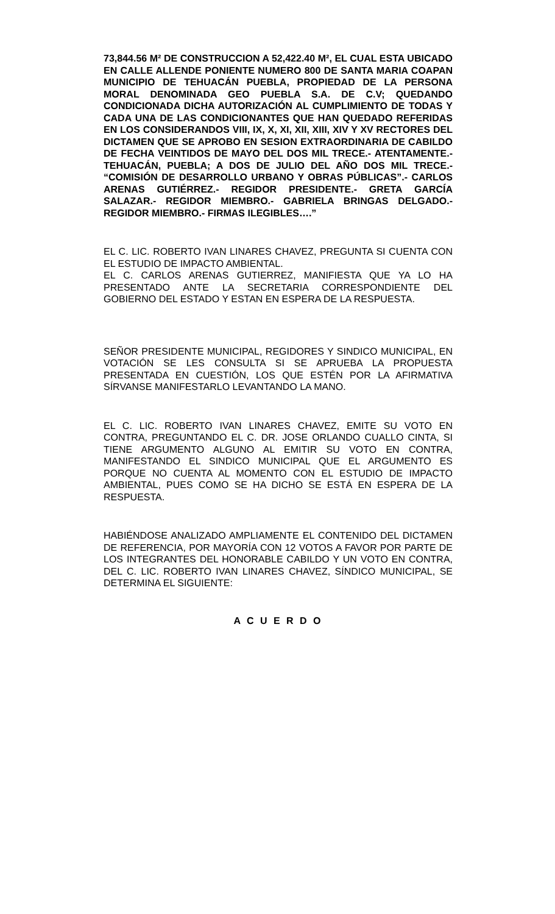73,844.56 M² DE CONSTRUCCION A 52,422.40 M², EL CUAL ESTA UBICADO EN CALLE ALLENDE PONIENTE NUMERO 800 DE SANTA MARIA COAPAN MUNICIPIO DE TEHUACÁN PUEBLA, PROPIEDAD DE LA PERSONA MORAL DENOMINADA GEO PUEBLA S.A. DE C.V; QUEDANDO CONDICIONADA DICHA AUTORIZACIÓN AL CUMPLIMIENTO DE TODAS Y CADA UNA DE LAS CONDICIONANTES QUE HAN QUEDADO REFERIDAS EN LOS CONSIDERANDOS VIII, IX, X, XI, XII, XIII, XIV Y XV RECTORES DEL DICTAMEN QUE SE APROBO EN SESION EXTRAORDINARIA DE CABILDO DE FECHA VEINTIDOS DE MAYO DEL DOS MIL TRECE.- ATENTAMENTE.- TEHUACÁN, PUEBLA; A DOS DE JULIO DEL AÑO DOS MIL TRECE.- “COMISIÓN DE DESARROLLO URBANO Y OBRAS PÚBLICAS”.- CARLOS ARENAS GUTIÉRREZ.- REGIDOR PRESIDENTE.- GRETA GARCÍA SALAZAR.- REGIDOR MIEMBRO.- GABRIELA BRINGAS DELGADO.- REGIDOR MIEMBRO.- FIRMAS ILEGIBLES….”
EL C. LIC. ROBERTO IVAN LINARES CHAVEZ, PREGUNTA SI CUENTA CON EL ESTUDIO DE IMPACTO AMBIENTAL.
EL C. CARLOS ARENAS GUTIERREZ, MANIFIESTA QUE YA LO HA PRESENTADO ANTE LA SECRETARIA CORRESPONDIENTE DEL GOBIERNO DEL ESTADO Y ESTAN EN ESPERA DE LA RESPUESTA.
SEÑOR PRESIDENTE MUNICIPAL, REGIDORES Y SINDICO MUNICIPAL, EN VOTACIÓN SE LES CONSULTA SI SE APRUEBA LA PROPUESTA PRESENTADA EN CUESTIÓN, LOS QUE ESTÉN POR LA AFIRMATIVA SÍRVANSE MANIFESTARLO LEVANTANDO LA MANO.
EL C. LIC. ROBERTO IVAN LINARES CHAVEZ, EMITE SU VOTO EN CONTRA, PREGUNTANDO EL C. DR. JOSE ORLANDO CUALLO CINTA, SI TIENE ARGUMENTO ALGUNO AL EMITIR SU VOTO EN CONTRA, MANIFESTANDO EL SINDICO MUNICIPAL QUE EL ARGUMENTO ES PORQUE NO CUENTA AL MOMENTO CON EL ESTUDIO DE IMPACTO AMBIENTAL, PUES COMO SE HA DICHO SE ESTÁ EN ESPERA DE LA RESPUESTA.
HABIÉNDOSE ANALIZADO AMPLIAMENTE EL CONTENIDO DEL DICTAMEN DE REFERENCIA, POR MAYORÍA CON 12 VOTOS A FAVOR POR PARTE DE LOS INTEGRANTES DEL HONORABLE CABILDO Y UN VOTO EN CONTRA, DEL C. LIC. ROBERTO IVAN LINARES CHAVEZ, SÍNDICO MUNICIPAL, SE DETERMINA EL SIGUIENTE:
A C U E R D O